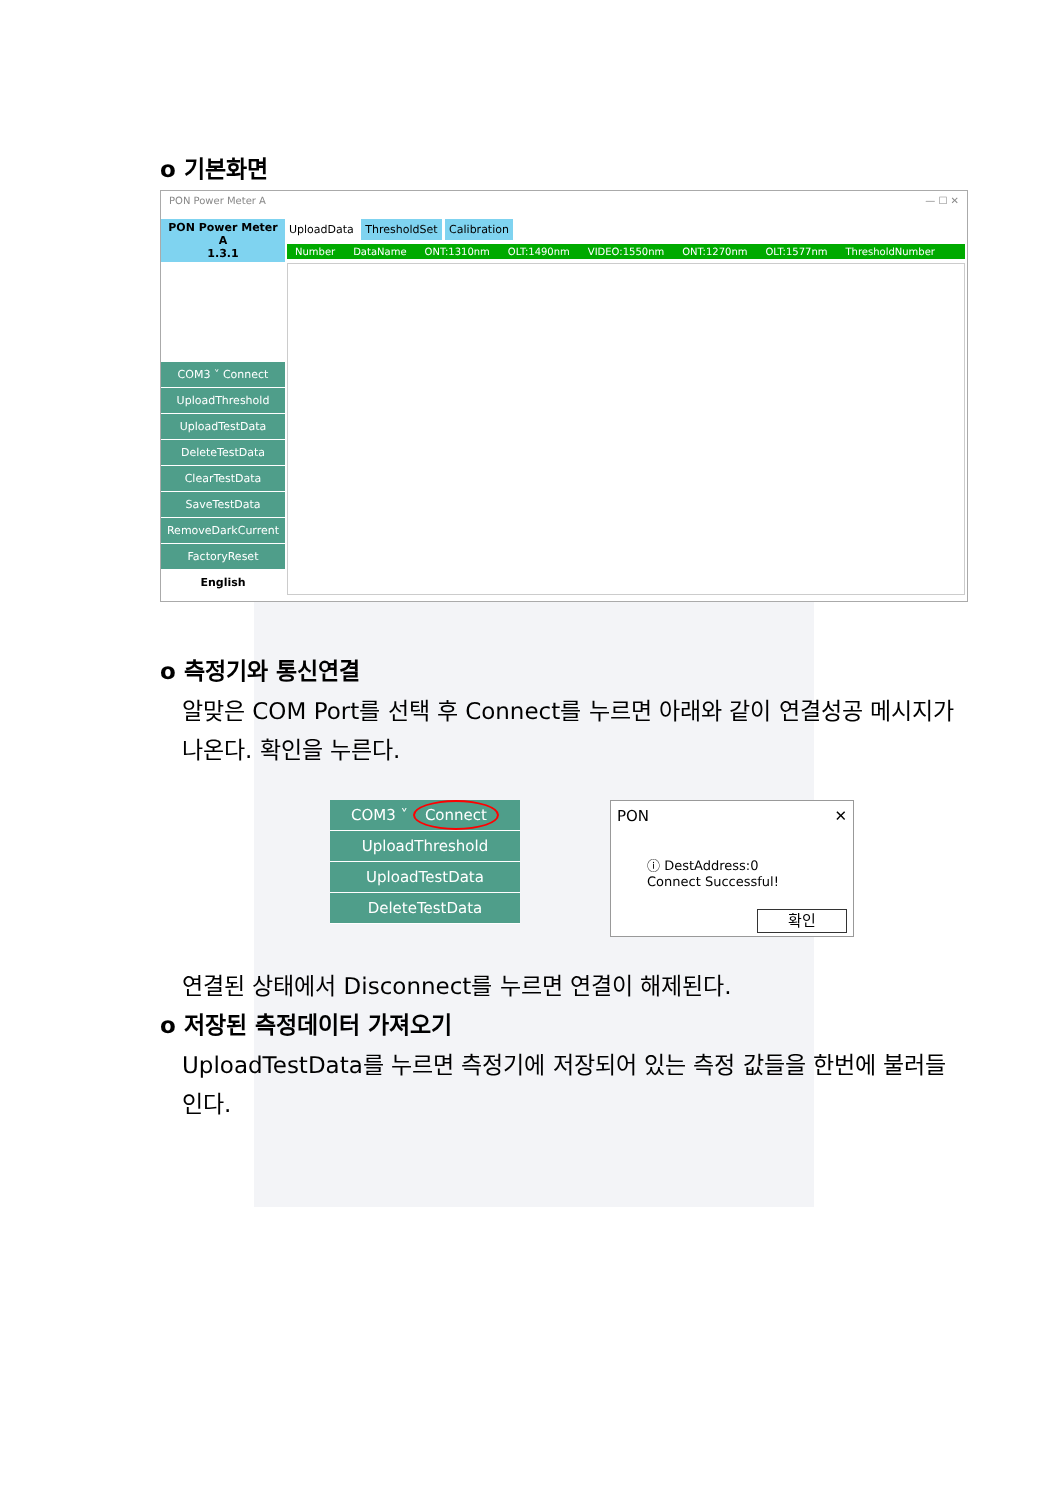o 기본화면
PON Power Meter A — ☐ ✕
PON Power Meter A
1.3.1
COM3 ˅ Connect
UploadThreshold
UploadTestData
DeleteTestData
ClearTestData
SaveTestData
RemoveDarkCurrent
FactoryReset
English
UploadData ThresholdSet Calibration
Number DataName ONT:1310nm OLT:1490nm VIDEO:1550nm ONT:1270nm OLT:1577nm ThresholdNumber
o 측정기와 통신연결
알맞은 COM Port를 선택 후 Connect를 누르면 아래와 같이 연결성공 메시지가 나온다. 확인을 누른다.
COM3 ˅ Connect
UploadThreshold
UploadTestData
DeleteTestData
PON ✕
ⓘ DestAddress:0
Connect Successful!
확인
연결된 상태에서 Disconnect를 누르면 연결이 해제된다.
o 저장된 측정데이터 가져오기
UploadTestData를 누르면 측정기에 저장되어 있는 측정 값들을 한번에 불러들인다.